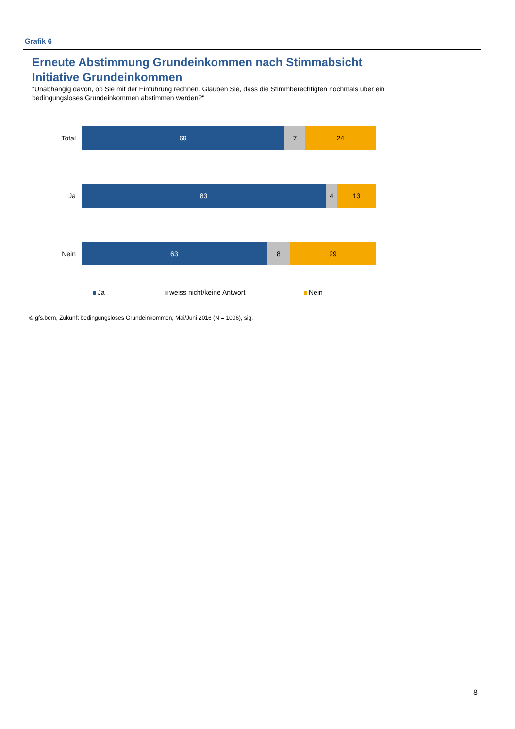Grafik 6
Erneute Abstimmung Grundeinkommen nach Stimmabsicht Initiative Grundeinkommen
"Unabhängig davon, ob Sie mit der Einführung rechnen. Glauben Sie, dass die Stimmberechtigten nochmals über ein bedingungsloses Grundeinkommen abstimmen werden?"
Total
69 7 24
Ja
83 4 13
Nein
63 8 29
Ja weiss nicht/keine Antwort Nein
© gfs.bern, Zukunft bedingungsloses Grundeinkommen, Mai/Juni 2016 (N = 1006), sig.
8